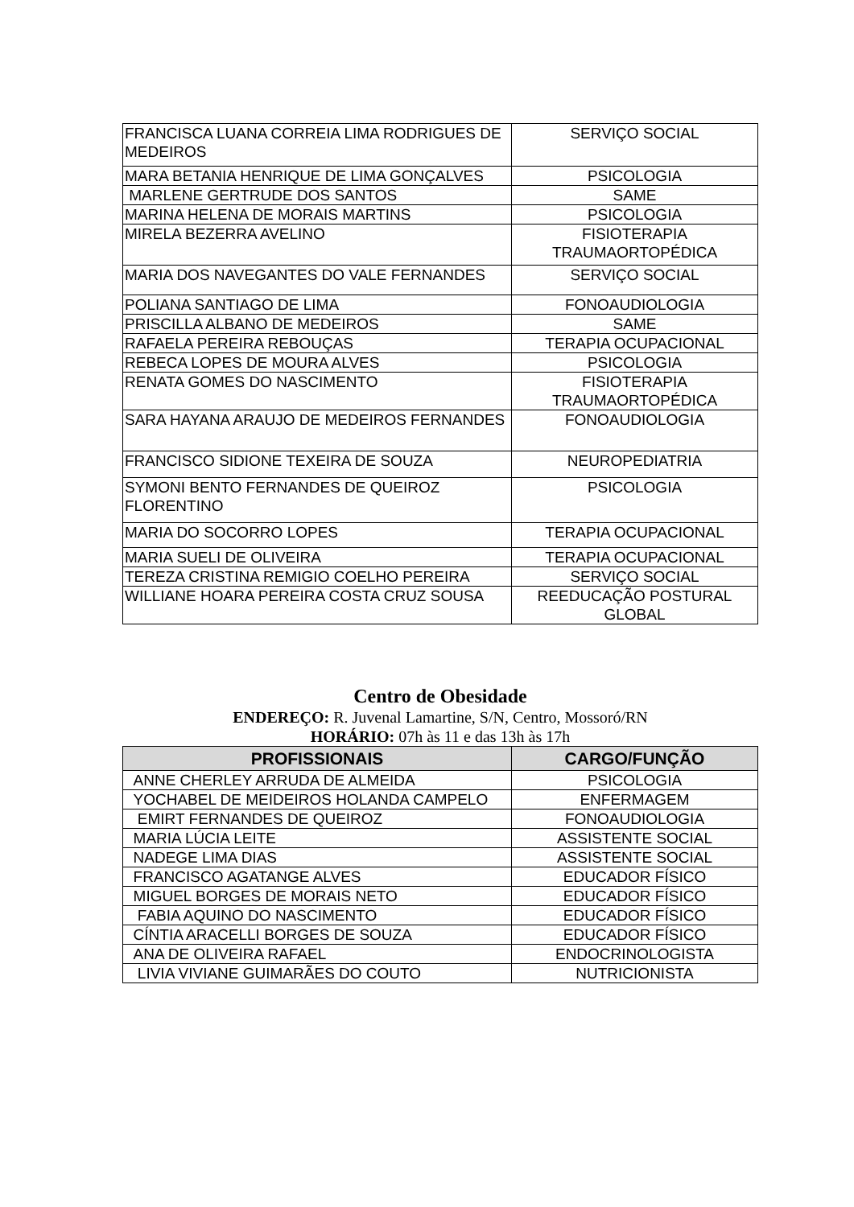| FRANCISCA LUANA CORREIA LIMA RODRIGUES DE MEDEIROS | SERVIÇO SOCIAL |
| MARA BETANIA HENRIQUE DE LIMA GONÇALVES | PSICOLOGIA |
| MARLENE GERTRUDE DOS SANTOS | SAME |
| MARINA HELENA DE MORAIS MARTINS | PSICOLOGIA |
| MIRELA BEZERRA AVELINO | FISIOTERAPIA TRAUMAORTOPÉDICA |
| MARIA DOS NAVEGANTES DO VALE FERNANDES | SERVIÇO SOCIAL |
| POLIANA SANTIAGO DE LIMA | FONOAUDIOLOGIA |
| PRISCILLA ALBANO DE MEDEIROS | SAME |
| RAFAELA PEREIRA REBOUÇAS | TERAPIA OCUPACIONAL |
| REBECA LOPES DE MOURA ALVES | PSICOLOGIA |
| RENATA GOMES DO NASCIMENTO | FISIOTERAPIA TRAUMAORTOPÉDICA |
| SARA HAYANA ARAUJO DE MEDEIROS FERNANDES | FONOAUDIOLOGIA |
| FRANCISCO SIDIONE TEXEIRA DE SOUZA | NEUROPEDIATRIA |
| SYMONI BENTO FERNANDES DE QUEIROZ FLORENTINO | PSICOLOGIA |
| MARIA DO SOCORRO LOPES | TERAPIA OCUPACIONAL |
| MARIA SUELI DE OLIVEIRA | TERAPIA OCUPACIONAL |
| TEREZA CRISTINA REMIGIO COELHO PEREIRA | SERVIÇO SOCIAL |
| WILLIANE HOARA PEREIRA COSTA CRUZ SOUSA | REEDUCAÇÃO POSTURAL GLOBAL |
Centro de Obesidade
ENDEREÇO: R. Juvenal Lamartine, S/N, Centro, Mossoró/RN
HORÁRIO: 07h às 11 e das 13h às 17h
| PROFISSIONAIS | CARGO/FUNÇÃO |
| --- | --- |
| ANNE CHERLEY ARRUDA DE ALMEIDA | PSICOLOGIA |
| YOCHABEL DE MEIDEIROS HOLANDA CAMPELO | ENFERMAGEM |
| EMIRT FERNANDES DE QUEIROZ | FONOAUDIOLOGIA |
| MARIA LÚCIA LEITE | ASSISTENTE SOCIAL |
| NADEGE LIMA DIAS | ASSISTENTE SOCIAL |
| FRANCISCO AGATANGE ALVES | EDUCADOR FÍSICO |
| MIGUEL BORGES DE MORAIS NETO | EDUCADOR FÍSICO |
| FABIA AQUINO DO NASCIMENTO | EDUCADOR FÍSICO |
| CÍNTIA ARACELLI BORGES DE SOUZA | EDUCADOR FÍSICO |
| ANA DE OLIVEIRA RAFAEL | ENDOCRINOLOGISTA |
| LIVIA VIVIANE GUIMARÃES DO COUTO | NUTRICIONISTA |